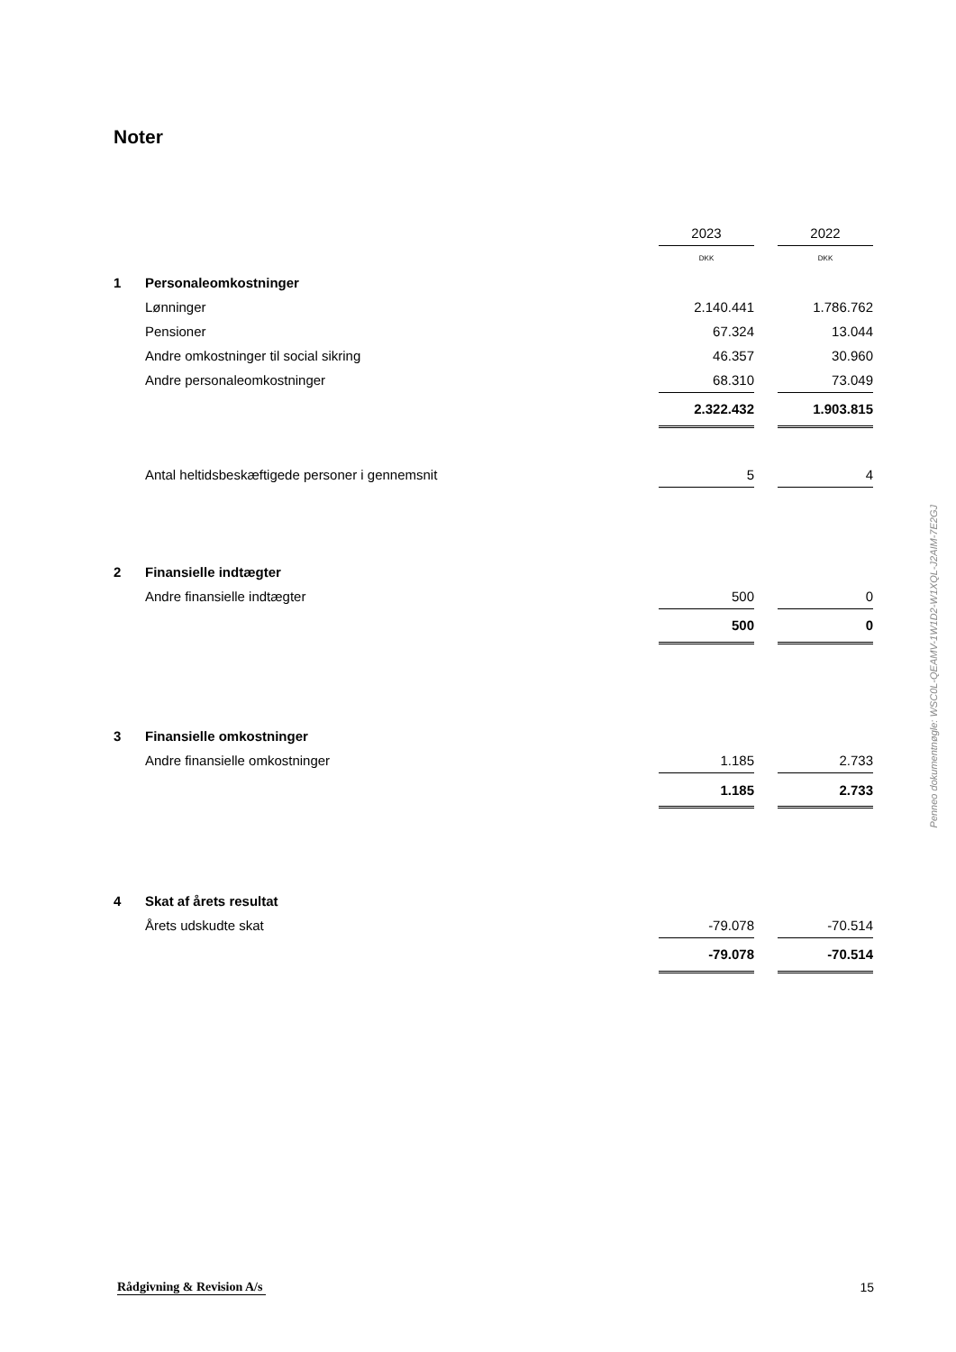Noter
| | | 2023 | | 2022 |
| | | DKK | | DKK |
| 1 | Personaleomkostninger | | | |
| | Lønninger | 2.140.441 | | 1.786.762 |
| | Pensioner | 67.324 | | 13.044 |
| | Andre omkostninger til social sikring | 46.357 | | 30.960 |
| | Andre personaleomkostninger | 68.310 | | 73.049 |
| | | 2.322.432 | | 1.903.815 |
| | Antal heltidsbeskæftigede personer i gennemsnit | 5 | | 4 |
| 2 | Finansielle indtægter | | | |
| | Andre finansielle indtægter | 500 | | 0 |
| | | 500 | | 0 |
| 3 | Finansielle omkostninger | | | |
| | Andre finansielle omkostninger | 1.185 | | 2.733 |
| | | 1.185 | | 2.733 |
| 4 | Skat af årets resultat | | | |
| | Årets udskudte skat | -79.078 | | -70.514 |
| | | -79.078 | | -70.514 |
Penneo dokumentnøgle: WSC0L-QEAMV-1W1D2-W1XQL-J2AIM-7E2GJ
Rådgivning & Revision A/s 15